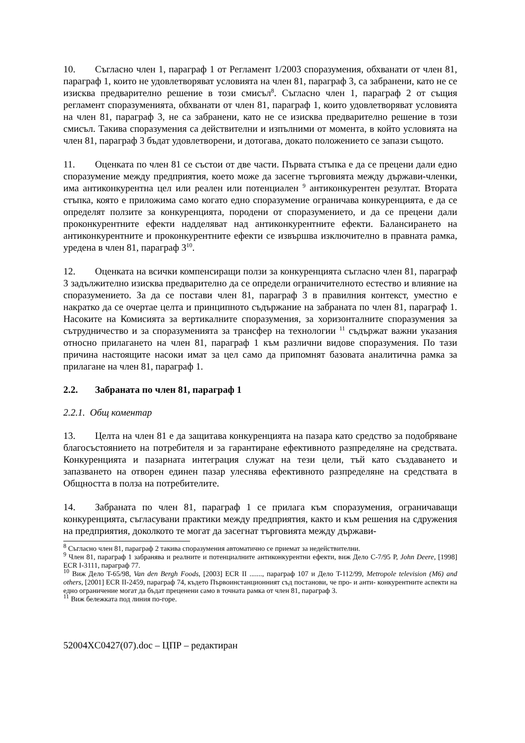10. Съгласно член 1, параграф 1 от Регламент 1/2003 споразумения, обхванати от член 81, параграф 1, които не удовлетворяват условията на член 81, параграф 3, са забранени, като не се изисква предварително решение в този смисъл<sup>8</sup>. Съгласно член 1, параграф 2 от същия регламент споразуменията, обхванати от член 81, параграф 1, които удовлетворяват условията на член 81, параграф 3, не са забранени, като не се изисква предварително решение в този смисъл. Такива споразумения са действителни и изпълними от момента, в който условията на член 81, параграф 3 бъдат удовлетворени, и дотогава, докато положението се запази същото.
11. Оценката по член 81 се състои от две части. Първата стъпка е да се прецени дали едно споразумение между предприятия, което може да засегне търговията между държави-членки, има антиконкурентна цел или реален или потенциален <sup>9</sup> антиконкурентен резултат. Втората стъпка, която е приложима само когато едно споразумение ограничава конкуренцията, е да се определят ползите за конкуренцията, породени от споразумението, и да се прецени дали проконкурентните ефекти надделяват над антиконкурентните ефекти. Балансирането на антиконкурентните и проконкурентните ефекти се извършва изключително в правната рамка, уредена в член 81, параграф 3<sup>10</sup>.
12. Оценката на всички компенсиращи ползи за конкуренцията съгласно член 81, параграф 3 задължително изисква предварително да се определи ограничителното естество и влияние на споразумението. За да се постави член 81, параграф 3 в правилния контекст, уместно е накратко да се очертае целта и принципното съдържание на забраната по член 81, параграф 1. Насоките на Комисията за вертикалните споразумения, за хоризонталните споразумения за сътрудничество и за споразуменията за трансфер на технологии <sup>11</sup> съдържат важни указания относно прилагането на член 81, параграф 1 към различни видове споразумения. По тази причина настоящите насоки имат за цел само да припомнят базовата аналитична рамка за прилагане на член 81, параграф 1.
2.2. Забраната по член 81, параграф 1
2.2.1. Общ коментар
13. Целта на член 81 е да защитава конкуренцията на пазара като средство за подобряване благосъстоянието на потребителя и за гарантиране ефективното разпределяне на средствата. Конкуренцията и пазарната интеграция служат на тези цели, тъй като създаването и запазването на отворен единен пазар улеснява ефективното разпределяне на средствата в Общността в полза на потребителите.
14. Забраната по член 81, параграф 1 се прилага към споразумения, ограничаващи конкуренцията, съгласувани практики между предприятия, както и към решения на сдружения на предприятия, доколкото те могат да засегнат търговията между държави-
<sup>8</sup> Съгласно член 81, параграф 2 такива споразумения автоматично се приемат за недействителни.
<sup>9</sup> Член 81, параграф 1 забранява и реалните и потенциалните антиконкурентни ефекти, виж Дело C-7/95 P, John Deere, [1998] ECR I-3111, параграф 77.
<sup>10</sup> Виж Дело T-65/98, Van den Bergh Foods, [2003] ECR II ......., параграф 107 и Дело T-112/99, Metropole television (M6) and others, [2001] ECR II-2459, параграф 74, където Първоинстанционният съд постанови, че про- и анти- конкурентните аспекти на едно ограничение могат да бъдат преценени само в точната рамка от член 81, параграф 3.
<sup>11</sup> Виж бележката под линия по-горе.
52004XC0427(07).doc – ЦПР – редактиран